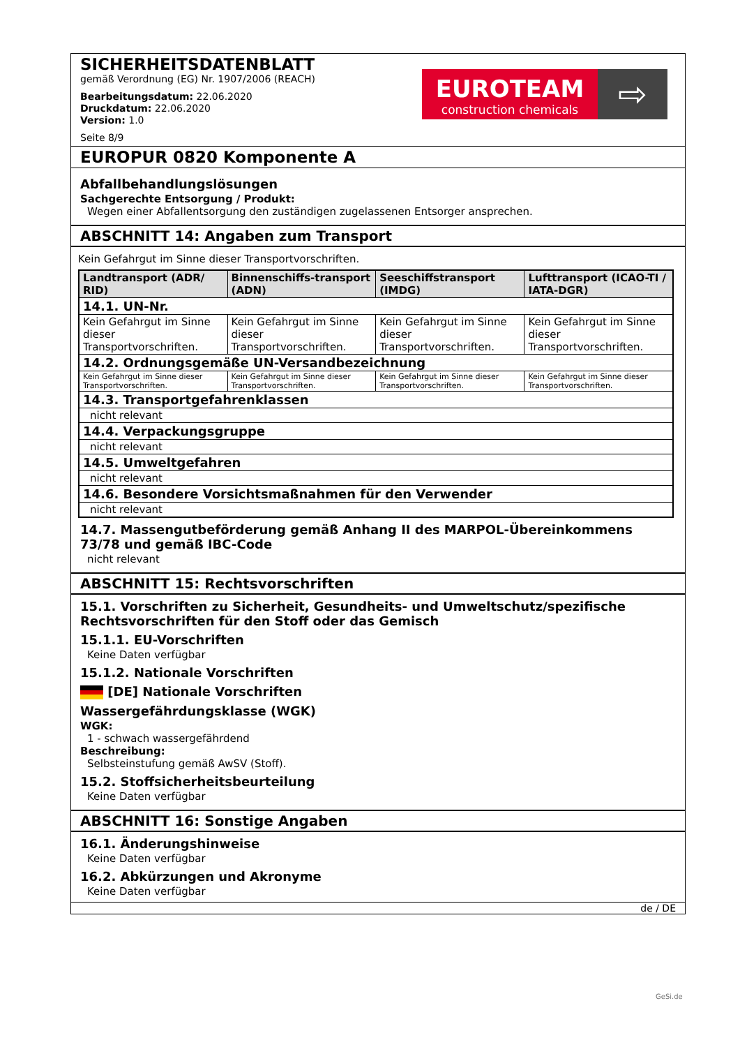EUROTEAM
construction chemicals
⇨
SICHERHEITSDATENBLATT
gemäß Verordnung (EG) Nr. 1907/2006 (REACH)
Bearbeitungsdatum: 22.06.2020
Druckdatum: 22.06.2020
Version: 1.0
Seite 8/9
EUROPUR 0820 Komponente A
Abfallbehandlungslösungen
Sachgerechte Entsorgung / Produkt:
Wegen einer Abfallentsorgung den zuständigen zugelassenen Entsorger ansprechen.
ABSCHNITT 14: Angaben zum Transport
Kein Gefahrgut im Sinne dieser Transportvorschriften.
| Landtransport (ADR/ RID) | Binnenschiffs-transport (ADN) | Seeschiffstransport (IMDG) | Lufttransport (ICAO-TI / IATA-DGR) |
| --- | --- | --- | --- |
| 14.1. UN-Nr. | | | |
| Kein Gefahrgut im Sinne dieser Transportvorschriften. | Kein Gefahrgut im Sinne dieser Transportvorschriften. | Kein Gefahrgut im Sinne dieser Transportvorschriften. | Kein Gefahrgut im Sinne dieser Transportvorschriften. |
| 14.2. Ordnungsgemäße UN-Versandbezeichnung | | | |
| Kein Gefahrgut im Sinne dieser Transportvorschriften. | Kein Gefahrgut im Sinne dieser Transportvorschriften. | Kein Gefahrgut im Sinne dieser Transportvorschriften. | Kein Gefahrgut im Sinne dieser Transportvorschriften. |
| 14.3. Transportgefahrenklassen | | | |
| nicht relevant | | | |
| 14.4. Verpackungsgruppe | | | |
| nicht relevant | | | |
| 14.5. Umweltgefahren | | | |
| nicht relevant | | | |
| 14.6. Besondere Vorsichtsmaßnahmen für den Verwender | | | |
| nicht relevant | | | |
14.7. Massengutbeförderung gemäß Anhang II des MARPOL-Übereinkommens 73/78 und gemäß IBC-Code
nicht relevant
ABSCHNITT 15: Rechtsvorschriften
15.1. Vorschriften zu Sicherheit, Gesundheits- und Umweltschutz/spezifische Rechtsvorschriften für den Stoff oder das Gemisch
15.1.1. EU-Vorschriften
Keine Daten verfügbar
15.1.2. Nationale Vorschriften
[DE] Nationale Vorschriften
Wassergefährdungsklasse (WGK)
WGK:
1 - schwach wassergefährdend
Beschreibung:
Selbsteinstufung gemäß AwSV (Stoff).
15.2. Stoffsicherheitsbeurteilung
Keine Daten verfügbar
ABSCHNITT 16: Sonstige Angaben
16.1. Änderungshinweise
Keine Daten verfügbar
16.2. Abkürzungen und Akronyme
Keine Daten verfügbar
de / DE
GeSi.de